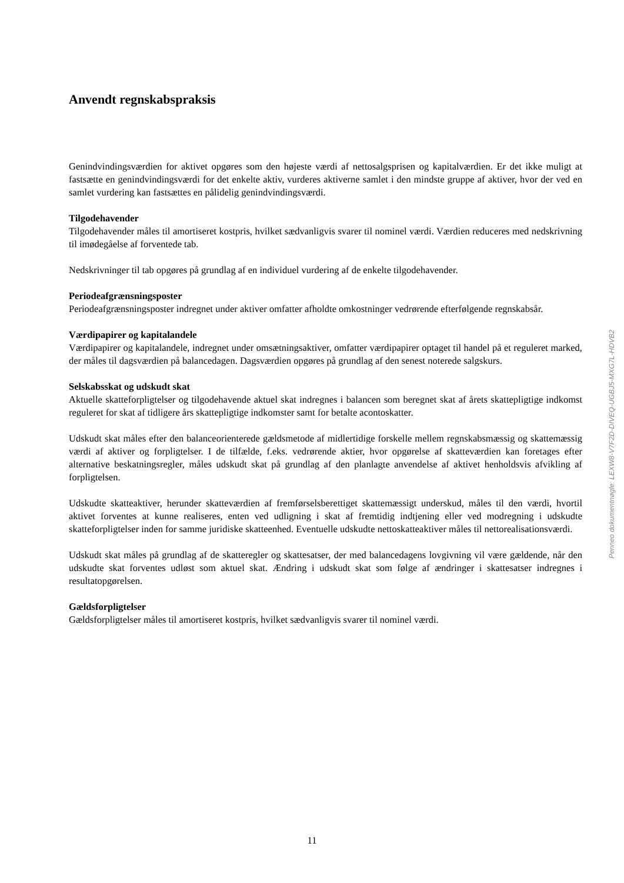Anvendt regnskabspraksis
Genindvindingsværdien for aktivet opgøres som den højeste værdi af nettosalgsprisen og kapitalværdien. Er det ikke muligt at fastsætte en genindvindingsværdi for det enkelte aktiv, vurderes aktiverne samlet i den mindste gruppe af aktiver, hvor der ved en samlet vurdering kan fastsættes en pålidelig genindvindingsværdi.
Tilgodehavender
Tilgodehavender måles til amortiseret kostpris, hvilket sædvanligvis svarer til nominel værdi. Værdien reduceres med nedskrivning til imødegåelse af forventede tab.
Nedskrivninger til tab opgøres på grundlag af en individuel vurdering af de enkelte tilgodehavender.
Periodeafgrænsningsposter
Periodeafgrænsningsposter indregnet under aktiver omfatter afholdte omkostninger vedrørende efterfølgende regnskabsår.
Værdipapirer og kapitalandele
Værdipapirer og kapitalandele, indregnet under omsætningsaktiver, omfatter værdipapirer optaget til handel på et reguleret marked, der måles til dagsværdien på balancedagen. Dagsværdien opgøres på grundlag af den senest noterede salgskurs.
Selskabsskat og udskudt skat
Aktuelle skatteforpligtelser og tilgodehavende aktuel skat indregnes i balancen som beregnet skat af årets skattepligtige indkomst reguleret for skat af tidligere års skattepligtige indkomster samt for betalte acontoskatter.
Udskudt skat måles efter den balanceorienterede gældsmetode af midlertidige forskelle mellem regnskabsmæssig og skattemæssig værdi af aktiver og forpligtelser. I de tilfælde, f.eks. vedrørende aktier, hvor opgørelse af skatteværdien kan foretages efter alternative beskatningsregler, måles udskudt skat på grundlag af den planlagte anvendelse af aktivet henholdsvis afvikling af forpligtelsen.
Udskudte skatteaktiver, herunder skatteværdien af fremførselsberettiget skattemæssigt underskud, måles til den værdi, hvortil aktivet forventes at kunne realiseres, enten ved udligning i skat af fremtidig indtjening eller ved modregning i udskudte skatteforpligtelser inden for samme juridiske skatteenhed. Eventuelle udskudte nettoskatteaktiver måles til nettorealisationsværdi.
Udskudt skat måles på grundlag af de skatteregler og skattesatser, der med balancedagens lovgivning vil være gældende, når den udskudte skat forventes udløst som aktuel skat. Ændring i udskudt skat som følge af ændringer i skattesatser indregnes i resultatopgørelsen.
Gældsforpligtelser
Gældsforpligtelser måles til amortiseret kostpris, hvilket sædvanligvis svarer til nominel værdi.
Penneo dokumentnøgle: LEXW8-V7F2D-DIVEQ-UGBJ5-MXG7L-HDVB2
11